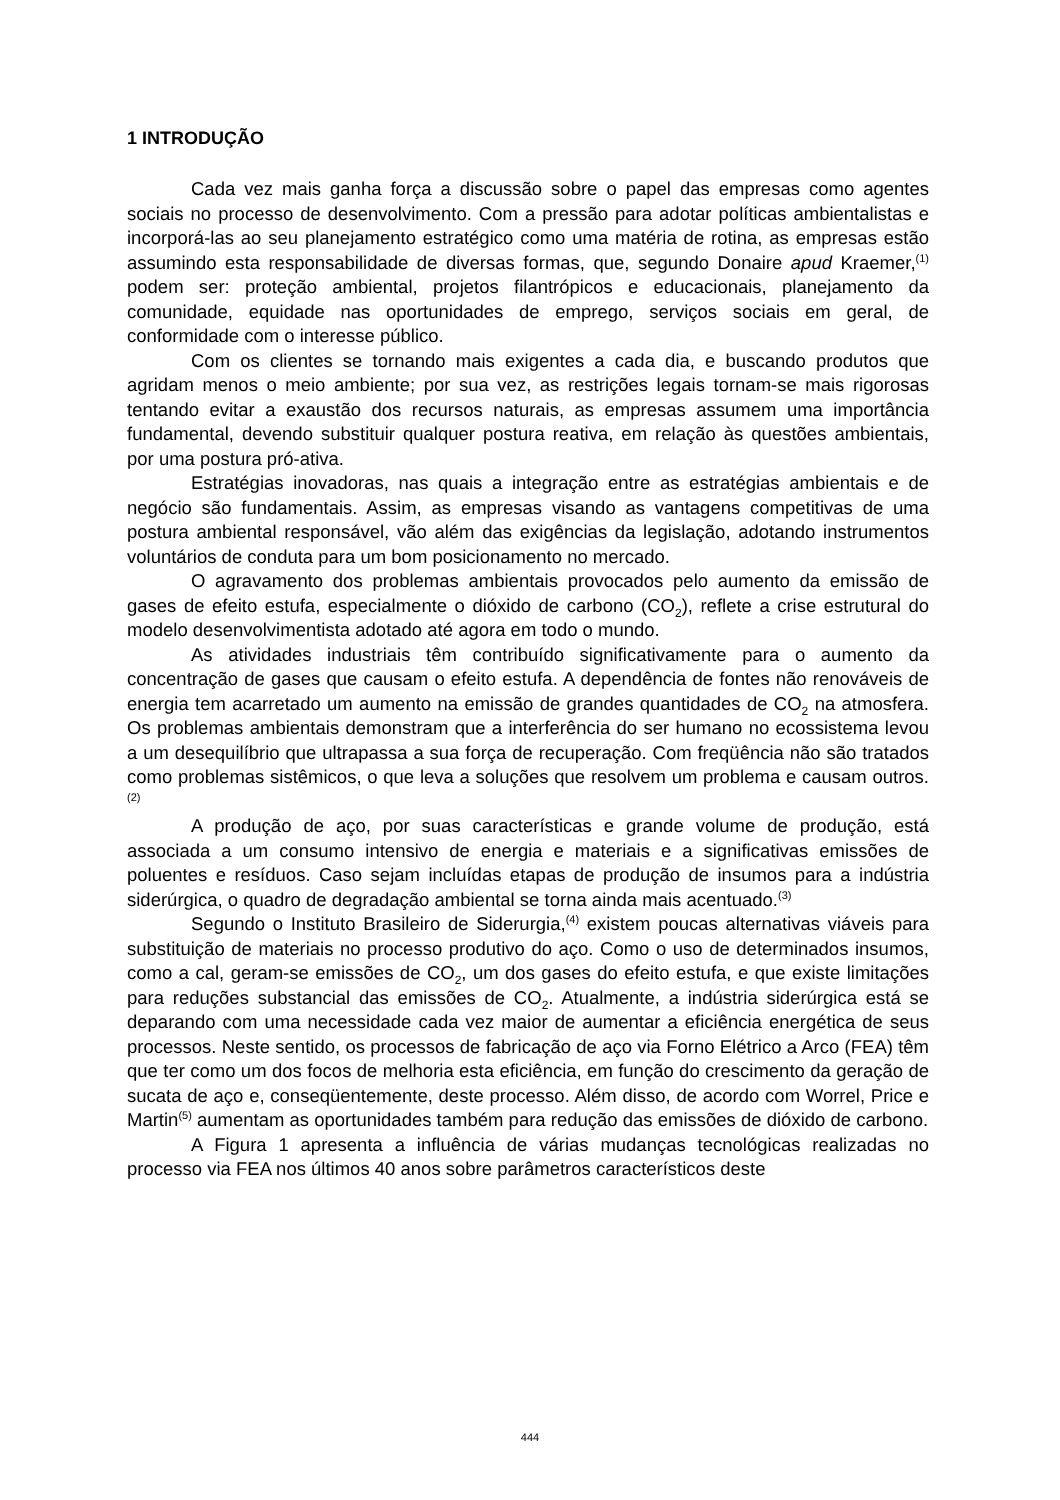1 INTRODUÇÃO
Cada vez mais ganha força a discussão sobre o papel das empresas como agentes sociais no processo de desenvolvimento. Com a pressão para adotar políticas ambientalistas e incorporá-las ao seu planejamento estratégico como uma matéria de rotina, as empresas estão assumindo esta responsabilidade de diversas formas, que, segundo Donaire apud Kraemer,<sup>(1)</sup> podem ser: proteção ambiental, projetos filantrópicos e educacionais, planejamento da comunidade, equidade nas oportunidades de emprego, serviços sociais em geral, de conformidade com o interesse público.
Com os clientes se tornando mais exigentes a cada dia, e buscando produtos que agridam menos o meio ambiente; por sua vez, as restrições legais tornam-se mais rigorosas tentando evitar a exaustão dos recursos naturais, as empresas assumem uma importância fundamental, devendo substituir qualquer postura reativa, em relação às questões ambientais, por uma postura pró-ativa.
Estratégias inovadoras, nas quais a integração entre as estratégias ambientais e de negócio são fundamentais. Assim, as empresas visando as vantagens competitivas de uma postura ambiental responsável, vão além das exigências da legislação, adotando instrumentos voluntários de conduta para um bom posicionamento no mercado.
O agravamento dos problemas ambientais provocados pelo aumento da emissão de gases de efeito estufa, especialmente o dióxido de carbono (CO<sub>2</sub>), reflete a crise estrutural do modelo desenvolvimentista adotado até agora em todo o mundo.
As atividades industriais têm contribuído significativamente para o aumento da concentração de gases que causam o efeito estufa. A dependência de fontes não renováveis de energia tem acarretado um aumento na emissão de grandes quantidades de CO<sub>2</sub> na atmosfera. Os problemas ambientais demonstram que a interferência do ser humano no ecossistema levou a um desequilíbrio que ultrapassa a sua força de recuperação. Com freqüência não são tratados como problemas sistêmicos, o que leva a soluções que resolvem um problema e causam outros.<sup>(2)</sup>
A produção de aço, por suas características e grande volume de produção, está associada a um consumo intensivo de energia e materiais e a significativas emissões de poluentes e resíduos. Caso sejam incluídas etapas de produção de insumos para a indústria siderúrgica, o quadro de degradação ambiental se torna ainda mais acentuado.<sup>(3)</sup>
Segundo o Instituto Brasileiro de Siderurgia,<sup>(4)</sup> existem poucas alternativas viáveis para substituição de materiais no processo produtivo do aço. Como o uso de determinados insumos, como a cal, geram-se emissões de CO<sub>2</sub>, um dos gases do efeito estufa, e que existe limitações para reduções substancial das emissões de CO<sub>2</sub>. Atualmente, a indústria siderúrgica está se deparando com uma necessidade cada vez maior de aumentar a eficiência energética de seus processos. Neste sentido, os processos de fabricação de aço via Forno Elétrico a Arco (FEA) têm que ter como um dos focos de melhoria esta eficiência, em função do crescimento da geração de sucata de aço e, conseqüentemente, deste processo. Além disso, de acordo com Worrel, Price e Martin<sup>(5)</sup> aumentam as oportunidades também para redução das emissões de dióxido de carbono.
A Figura 1 apresenta a influência de várias mudanças tecnológicas realizadas no processo via FEA nos últimos 40 anos sobre parâmetros característicos deste
444